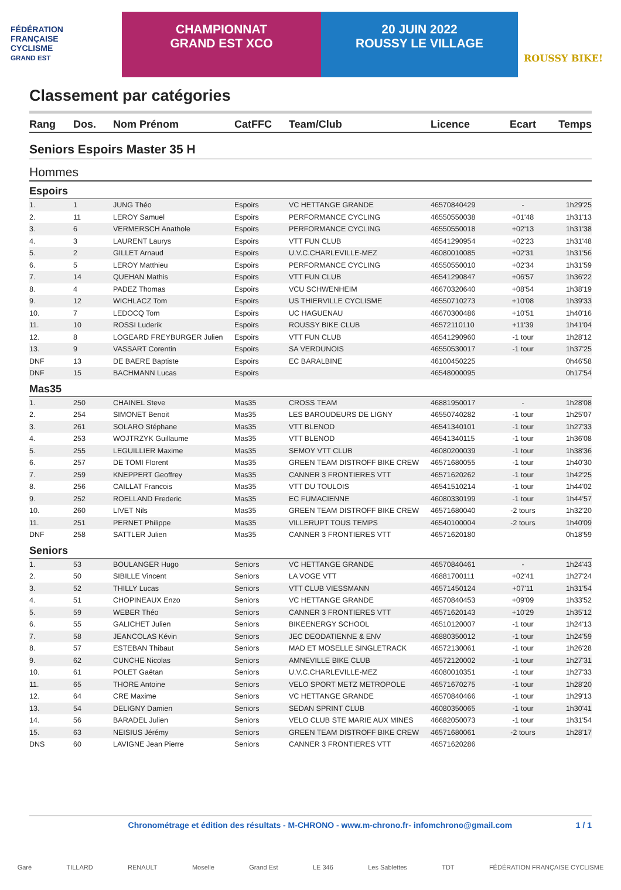FÉDÉRATION
FRANÇAISE
CYCLISME
GRAND EST
CHAMPIONNAT
GRAND EST XCO
20 JUIN 2022
ROUSSY LE VILLAGE
ROUSSY BIKE!
Classement par catégories
| Rang | Dos. | Nom Prénom | CatFFC | Team/Club | Licence | Ecart | Temps |
| --- | --- | --- | --- | --- | --- | --- | --- |
| Seniors Espoirs Master 35 H | | | | | | | |
| Hommes | | | | | | | |
| Espoirs | | | | | | | |
| 1. | 1 | JUNG Théo | Espoirs | VC HETTANGE GRANDE | 46570840429 | - | 1h29'25 |
| 2. | 11 | LEROY Samuel | Espoirs | PERFORMANCE CYCLING | 46550550038 | +01'48 | 1h31'13 |
| 3. | 6 | VERMERSCH Anathole | Espoirs | PERFORMANCE CYCLING | 46550550018 | +02'13 | 1h31'38 |
| 4. | 3 | LAURENT Laurys | Espoirs | VTT FUN CLUB | 46541290954 | +02'23 | 1h31'48 |
| 5. | 2 | GILLET Arnaud | Espoirs | U.V.C.CHARLEVILLE-MEZ | 46080010085 | +02'31 | 1h31'56 |
| 6. | 5 | LEROY Matthieu | Espoirs | PERFORMANCE CYCLING | 46550550010 | +02'34 | 1h31'59 |
| 7. | 14 | QUEHAN Mathis | Espoirs | VTT FUN CLUB | 46541290847 | +06'57 | 1h36'22 |
| 8. | 4 | PADEZ Thomas | Espoirs | VCU SCHWENHEIM | 46670320640 | +08'54 | 1h38'19 |
| 9. | 12 | WICHLACZ Tom | Espoirs | US THIERVILLE CYCLISME | 46550710273 | +10'08 | 1h39'33 |
| 10. | 7 | LEDOCQ Tom | Espoirs | UC HAGUENAU | 46670300486 | +10'51 | 1h40'16 |
| 11. | 10 | ROSSI Luderik | Espoirs | ROUSSY BIKE CLUB | 46572110110 | +11'39 | 1h41'04 |
| 12. | 8 | LOGEARD FREYBURGER Julien | Espoirs | VTT FUN CLUB | 46541290960 | -1 tour | 1h28'12 |
| 13. | 9 | VASSART Corentin | Espoirs | SA VERDUNOIS | 46550530017 | -1 tour | 1h37'25 |
| DNF | 13 | DE BAERE Baptiste | Espoirs | EC BARALBINE | 46100450225 | | 0h46'58 |
| DNF | 15 | BACHMANN Lucas | Espoirs | | 46548000095 | | 0h17'54 |
| Mas35 | | | | | | | |
| 1. | 250 | CHAINEL Steve | Mas35 | CROSS TEAM | 46881950017 | - | 1h28'08 |
| 2. | 254 | SIMONET Benoit | Mas35 | LES BAROUDEURS DE LIGNY | 46550740282 | -1 tour | 1h25'07 |
| 3. | 261 | SOLARO Stéphane | Mas35 | VTT BLENOD | 46541340101 | -1 tour | 1h27'33 |
| 4. | 253 | WOJTRZYK Guillaume | Mas35 | VTT BLENOD | 46541340115 | -1 tour | 1h36'08 |
| 5. | 255 | LEGUILLIER Maxime | Mas35 | SEMOY VTT CLUB | 46080200039 | -1 tour | 1h38'36 |
| 6. | 257 | DE TOMI Florent | Mas35 | GREEN TEAM DISTROFF BIKE CREW | 46571680055 | -1 tour | 1h40'30 |
| 7. | 259 | KNEPPERT Geoffrey | Mas35 | CANNER 3 FRONTIERES VTT | 46571620262 | -1 tour | 1h42'25 |
| 8. | 256 | CAILLAT Francois | Mas35 | VTT DU TOULOIS | 46541510214 | -1 tour | 1h44'02 |
| 9. | 252 | ROELLAND Frederic | Mas35 | EC FUMACIENNE | 46080330199 | -1 tour | 1h44'57 |
| 10. | 260 | LIVET Nils | Mas35 | GREEN TEAM DISTROFF BIKE CREW | 46571680040 | -2 tours | 1h32'20 |
| 11. | 251 | PERNET Philippe | Mas35 | VILLERUPT TOUS TEMPS | 46540100004 | -2 tours | 1h40'09 |
| DNF | 258 | SATTLER Julien | Mas35 | CANNER 3 FRONTIERES VTT | 46571620180 | | 0h18'59 |
| Seniors | | | | | | | |
| 1. | 53 | BOULANGER Hugo | Seniors | VC HETTANGE GRANDE | 46570840461 | - | 1h24'43 |
| 2. | 50 | SIBILLE Vincent | Seniors | LA VOGE VTT | 46881700111 | +02'41 | 1h27'24 |
| 3. | 52 | THILLY Lucas | Seniors | VTT CLUB VIESSMANN | 46571450124 | +07'11 | 1h31'54 |
| 4. | 51 | CHOPINEAUX Enzo | Seniors | VC HETTANGE GRANDE | 46570840453 | +09'09 | 1h33'52 |
| 5. | 59 | WEBER Théo | Seniors | CANNER 3 FRONTIERES VTT | 46571620143 | +10'29 | 1h35'12 |
| 6. | 55 | GALICHET Julien | Seniors | BIKEENERGY SCHOOL | 46510120007 | -1 tour | 1h24'13 |
| 7. | 58 | JEANCOLAS Kévin | Seniors | JEC DEODATIENNE & ENV | 46880350012 | -1 tour | 1h24'59 |
| 8. | 57 | ESTEBAN Thibaut | Seniors | MAD ET MOSELLE SINGLETRACK | 46572130061 | -1 tour | 1h26'28 |
| 9. | 62 | CUNCHE Nicolas | Seniors | AMNEVILLE BIKE CLUB | 46572120002 | -1 tour | 1h27'31 |
| 10. | 61 | POLET Gaëtan | Seniors | U.V.C.CHARLEVILLE-MEZ | 46080010351 | -1 tour | 1h27'33 |
| 11. | 65 | THORE Antoine | Seniors | VELO SPORT METZ METROPOLE | 46571670275 | -1 tour | 1h28'20 |
| 12. | 64 | CRE Maxime | Seniors | VC HETTANGE GRANDE | 46570840466 | -1 tour | 1h29'13 |
| 13. | 54 | DELIGNY Damien | Seniors | SEDAN SPRINT CLUB | 46080350065 | -1 tour | 1h30'41 |
| 14. | 56 | BARADEL Julien | Seniors | VELO CLUB STE MARIE AUX MINES | 46682050073 | -1 tour | 1h31'54 |
| 15. | 63 | NEISIUS Jérémy | Seniors | GREEN TEAM DISTROFF BIKE CREW | 46571680061 | -2 tours | 1h28'17 |
| DNS | 60 | LAVIGNE Jean Pierre | Seniors | CANNER 3 FRONTIERES VTT | 46571620286 | | |
Chronométrage et édition des résultats - M-CHRONO - www.m-chrono.fr- infomchrono@gmail.com 1 / 1
Garé TILLARD RENAULT Moselle Grand Est LE 346 Les Sablettes TDT FÉDÉRATION FRANÇAISE CYCLISME